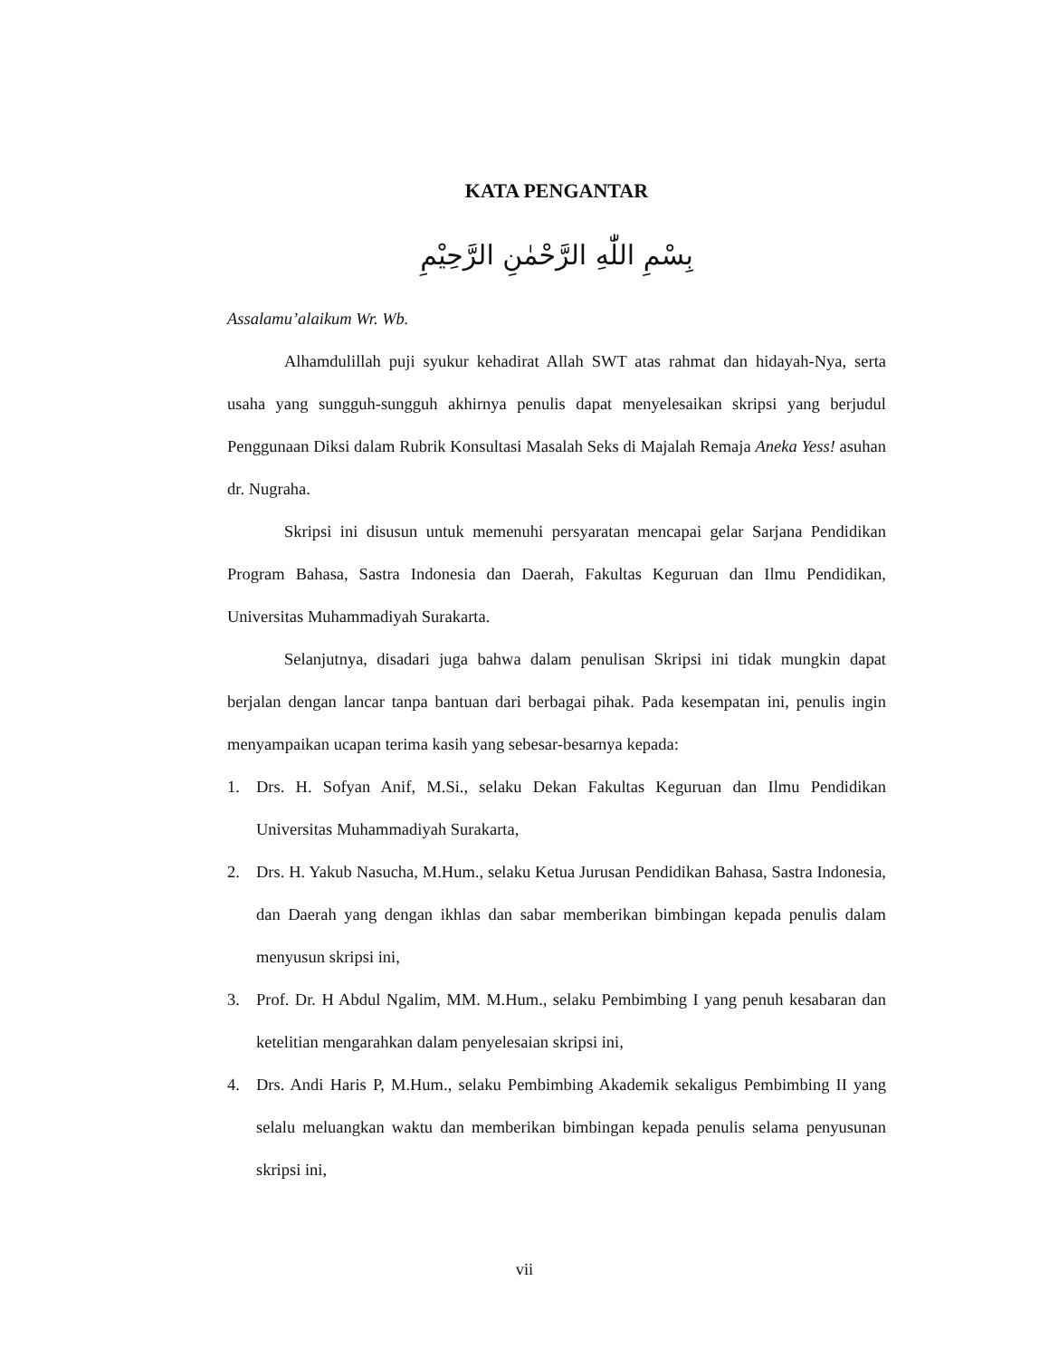KATA PENGANTAR
بِسْمِ اللّٰهِ الرَّحْمٰنِ الرَّحِيْمِ
Assalamu’alaikum Wr. Wb.
Alhamdulillah puji syukur kehadirat Allah SWT atas rahmat dan hidayah-Nya, serta usaha yang sungguh-sungguh akhirnya penulis dapat menyelesaikan skripsi yang berjudul Penggunaan Diksi dalam Rubrik Konsultasi Masalah Seks di Majalah Remaja Aneka Yess! asuhan dr. Nugraha.
Skripsi ini disusun untuk memenuhi persyaratan mencapai gelar Sarjana Pendidikan Program Bahasa, Sastra Indonesia dan Daerah, Fakultas Keguruan dan Ilmu Pendidikan, Universitas Muhammadiyah Surakarta.
Selanjutnya, disadari juga bahwa dalam penulisan Skripsi ini tidak mungkin dapat berjalan dengan lancar tanpa bantuan dari berbagai pihak. Pada kesempatan ini, penulis ingin menyampaikan ucapan terima kasih yang sebesar-besarnya kepada:
1. Drs. H. Sofyan Anif, M.Si., selaku Dekan Fakultas Keguruan dan Ilmu Pendidikan Universitas Muhammadiyah Surakarta,
2. Drs. H. Yakub Nasucha, M.Hum., selaku Ketua Jurusan Pendidikan Bahasa, Sastra Indonesia, dan Daerah yang dengan ikhlas dan sabar memberikan bimbingan kepada penulis dalam menyusun skripsi ini,
3. Prof. Dr. H Abdul Ngalim, MM. M.Hum., selaku Pembimbing I yang penuh kesabaran dan ketelitian mengarahkan dalam penyelesaian skripsi ini,
4. Drs. Andi Haris P, M.Hum., selaku Pembimbing Akademik sekaligus Pembimbing II yang selalu meluangkan waktu dan memberikan bimbingan kepada penulis selama penyusunan skripsi ini,
vii